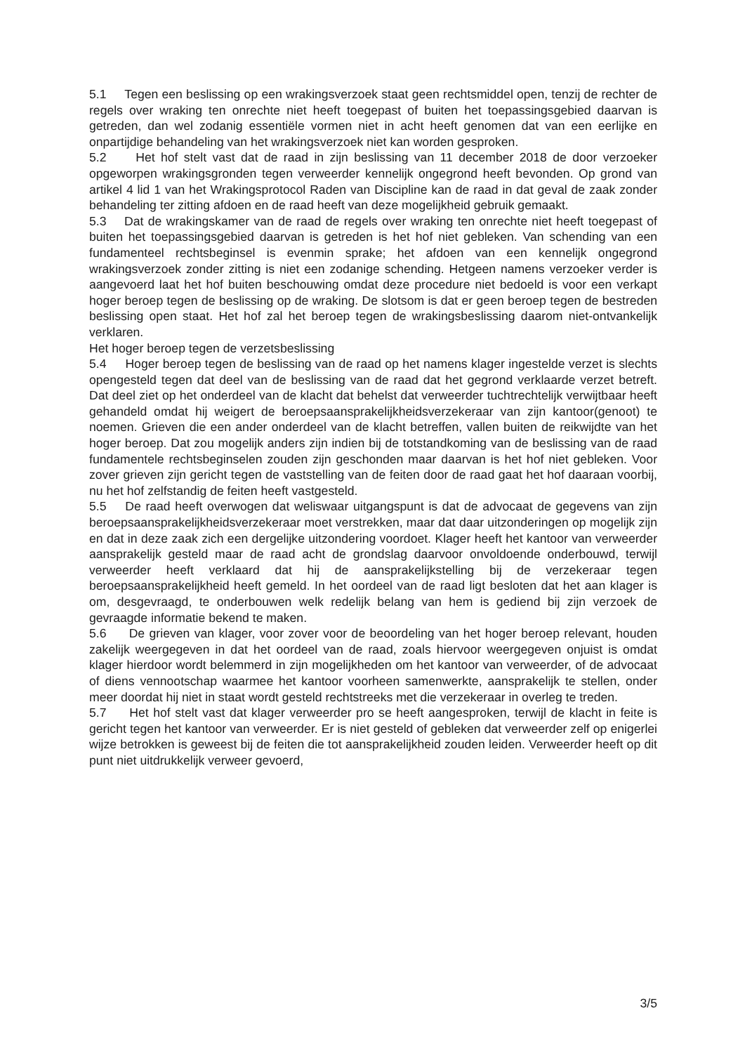5.1 Tegen een beslissing op een wrakingsverzoek staat geen rechtsmiddel open, tenzij de rechter de regels over wraking ten onrechte niet heeft toegepast of buiten het toepassingsgebied daarvan is getreden, dan wel zodanig essentiële vormen niet in acht heeft genomen dat van een eerlijke en onpartijdige behandeling van het wrakingsverzoek niet kan worden gesproken.
5.2 Het hof stelt vast dat de raad in zijn beslissing van 11 december 2018 de door verzoeker opgeworpen wrakingsgronden tegen verweerder kennelijk ongegrond heeft bevonden. Op grond van artikel 4 lid 1 van het Wrakingsprotocol Raden van Discipline kan de raad in dat geval de zaak zonder behandeling ter zitting afdoen en de raad heeft van deze mogelijkheid gebruik gemaakt.
5.3 Dat de wrakingskamer van de raad de regels over wraking ten onrechte niet heeft toegepast of buiten het toepassingsgebied daarvan is getreden is het hof niet gebleken. Van schending van een fundamenteel rechtsbeginsel is evenmin sprake; het afdoen van een kennelijk ongegrond wrakingsverzoek zonder zitting is niet een zodanige schending. Hetgeen namens verzoeker verder is aangevoerd laat het hof buiten beschouwing omdat deze procedure niet bedoeld is voor een verkapt hoger beroep tegen de beslissing op de wraking. De slotsom is dat er geen beroep tegen de bestreden beslissing open staat. Het hof zal het beroep tegen de wrakingsbeslissing daarom niet-ontvankelijk verklaren.
Het hoger beroep tegen de verzetsbeslissing
5.4 Hoger beroep tegen de beslissing van de raad op het namens klager ingestelde verzet is slechts opengesteld tegen dat deel van de beslissing van de raad dat het gegrond verklaarde verzet betreft. Dat deel ziet op het onderdeel van de klacht dat behelst dat verweerder tuchtrechtelijk verwijtbaar heeft gehandeld omdat hij weigert de beroepsaansprakelijkheidsverzekeraar van zijn kantoor(genoot) te noemen. Grieven die een ander onderdeel van de klacht betreffen, vallen buiten de reikwijdte van het hoger beroep. Dat zou mogelijk anders zijn indien bij de totstandkoming van de beslissing van de raad fundamentele rechtsbeginselen zouden zijn geschonden maar daarvan is het hof niet gebleken. Voor zover grieven zijn gericht tegen de vaststelling van de feiten door de raad gaat het hof daaraan voorbij, nu het hof zelfstandig de feiten heeft vastgesteld.
5.5 De raad heeft overwogen dat weliswaar uitgangspunt is dat de advocaat de gegevens van zijn beroepsaansprakelijkheidsverzekeraar moet verstrekken, maar dat daar uitzonderingen op mogelijk zijn en dat in deze zaak zich een dergelijke uitzondering voordoet. Klager heeft het kantoor van verweerder aansprakelijk gesteld maar de raad acht de grondslag daarvoor onvoldoende onderbouwd, terwijl verweerder heeft verklaard dat hij de aansprakelijkstelling bij de verzekeraar tegen beroepsaansprakelijkheid heeft gemeld. In het oordeel van de raad ligt besloten dat het aan klager is om, desgevraagd, te onderbouwen welk redelijk belang van hem is gediend bij zijn verzoek de gevraagde informatie bekend te maken.
5.6 De grieven van klager, voor zover voor de beoordeling van het hoger beroep relevant, houden zakelijk weergegeven in dat het oordeel van de raad, zoals hiervoor weergegeven onjuist is omdat klager hierdoor wordt belemmerd in zijn mogelijkheden om het kantoor van verweerder, of de advocaat of diens vennootschap waarmee het kantoor voorheen samenwerkte, aansprakelijk te stellen, onder meer doordat hij niet in staat wordt gesteld rechtstreeks met die verzekeraar in overleg te treden.
5.7 Het hof stelt vast dat klager verweerder pro se heeft aangesproken, terwijl de klacht in feite is gericht tegen het kantoor van verweerder. Er is niet gesteld of gebleken dat verweerder zelf op enigerlei wijze betrokken is geweest bij de feiten die tot aansprakelijkheid zouden leiden. Verweerder heeft op dit punt niet uitdrukkelijk verweer gevoerd,
3/5